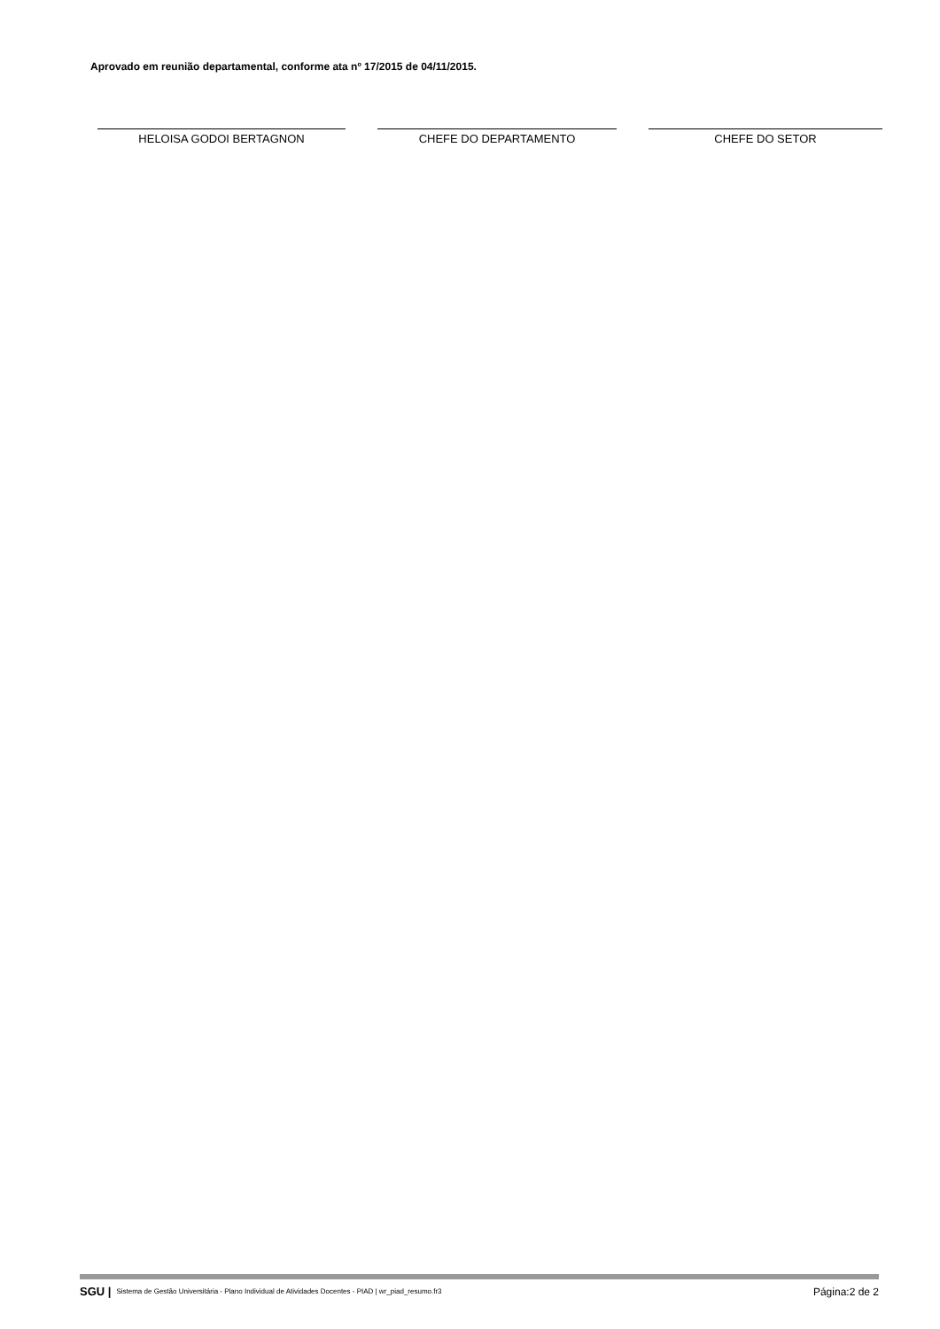Aprovado em reunião departamental, conforme ata nº 17/2015 de 04/11/2015.
HELOISA GODOI BERTAGNON CHEFE DO DEPARTAMENTO CHEFE DO SETOR
SGU | Sistema de Gestão Universitária - Plano Individual de Atividades Docentes - PIAD | wr_piad_resumo.fr3 Página:2 de 2